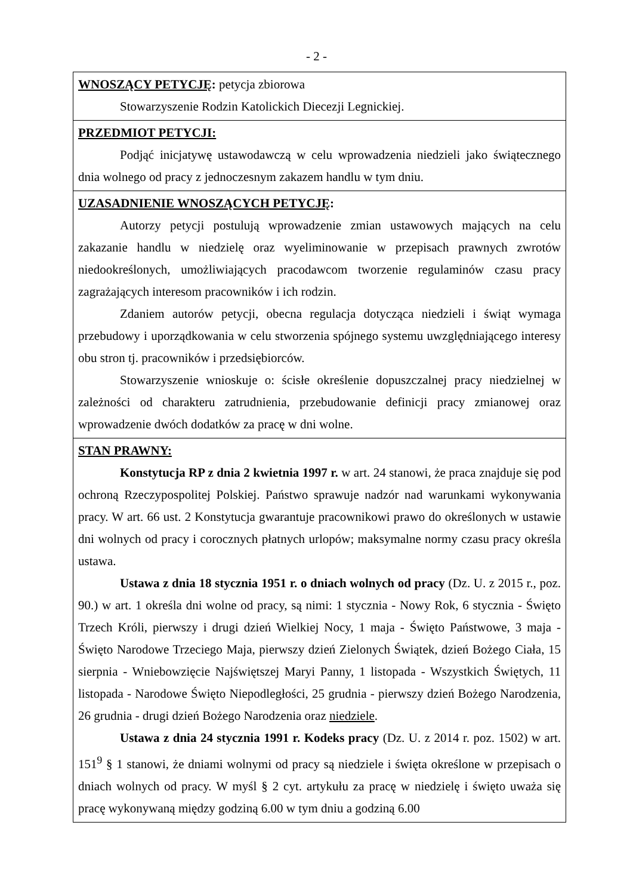- 2 -
| WNOSZĄCY PETYCJĘ : petycja zbiorowa Stowarzyszenie Rodzin Katolickich Diecezji Legnickiej. |
| PRZEDMIOT PETYCJI: Podjąć inicjatywę ustawodawczą w celu wprowadzenia niedzieli jako świątecznego dnia wolnego od pracy z jednoczesnym zakazem handlu w tym dniu. |
| UZASADNIENIE WNOSZĄCYCH PETYCJĘ : Autorzy petycji postulują wprowadzenie zmian ustawowych mających na celu zakazanie handlu w niedzielę oraz wyeliminowanie w przepisach prawnych zwrotów niedookreślonych, umożliwiających pracodawcom tworzenie regulaminów czasu pracy zagrażających interesom pracowników i ich rodzin. Zdaniem autorów petycji, obecna regulacja dotycząca niedzieli i świąt wymaga przebudowy i uporządkowania w celu stworzenia spójnego systemu uwzględniającego interesy obu stron tj. pracowników i przedsiębiorców. Stowarzyszenie wnioskuje o: ścisłe określenie dopuszczalnej pracy niedzielnej w zależności od charakteru zatrudnienia, przebudowanie definicji pracy zmianowej oraz wprowadzenie dwóch dodatków za pracę w dni wolne. |
| STAN PRAWNY: Konstytucja RP z dnia 2 kwietnia 1997 r. w art. 24 stanowi, że praca znajduje się pod ochroną Rzeczypospolitej Polskiej. Państwo sprawuje nadzór nad warunkami wykonywania pracy. W art. 66 ust. 2 Konstytucja gwarantuje pracownikowi prawo do określonych w ustawie dni wolnych od pracy i corocznych płatnych urlopów; maksymalne normy czasu pracy określa ustawa. Ustawa z dnia 18 stycznia 1951 r. o dniach wolnych od pracy (Dz. U. z 2015 r., poz. 90.) w art. 1 określa dni wolne od pracy, są nimi: 1 stycznia - Nowy Rok, 6 stycznia - Święto Trzech Króli, pierwszy i drugi dzień Wielkiej Nocy, 1 maja - Święto Państwowe, 3 maja - Święto Narodowe Trzeciego Maja, pierwszy dzień Zielonych Świątek, dzień Bożego Ciała, 15 sierpnia - Wniebowzięcie Najświętszej Maryi Panny, 1 listopada - Wszystkich Świętych, 11 listopada - Narodowe Święto Niepodległości, 25 grudnia - pierwszy dzień Bożego Narodzenia, 26 grudnia - drugi dzień Bożego Narodzenia oraz niedziele . Ustawa z dnia 24 stycznia 1991 r. Kodeks pracy (Dz. U. z 2014 r. poz. 1502) w art. 151<sup>9</sup> § 1 stanowi, że dniami wolnymi od pracy są niedziele i święta określone w przepisach o dniach wolnych od pracy. W myśl § 2 cyt. artykułu za pracę w niedzielę i święto uważa się pracę wykonywaną między godziną 6.00 w tym dniu a godziną 6.00 |